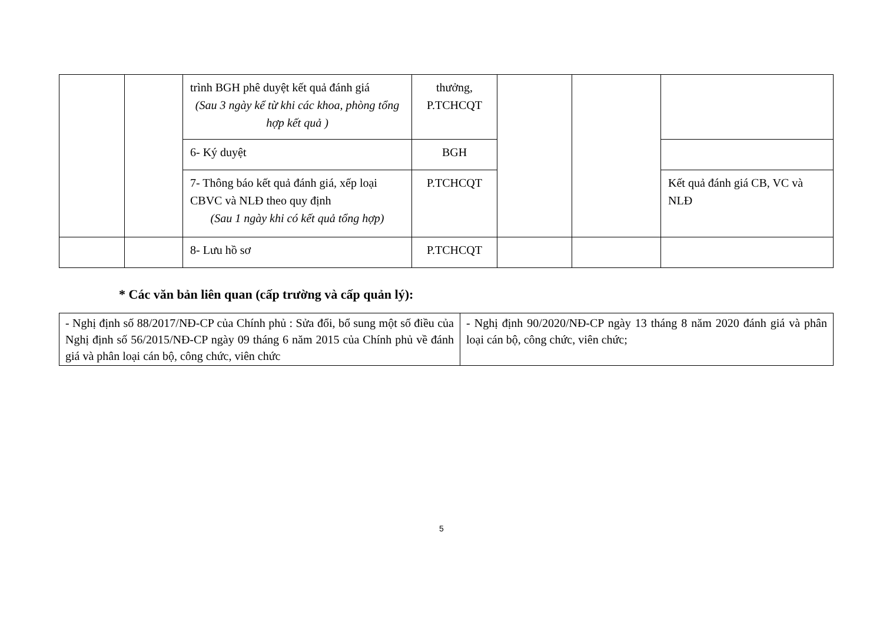| | | trình BGH phê duyệt kết quả đánh giá (Sau 3 ngày kể từ khi các khoa, phòng tổng hợp kết quả ) | thưởng, P.TCHCQT | | | |
| | | 6- Ký duyệt | BGH | | | |
| | | 7- Thông báo kết quả đánh giá, xếp loại CBVC và NLĐ theo quy định (Sau 1 ngày khi có kết quả tổng hợp) | P.TCHCQT | | | Kết quả đánh giá CB, VC và NLĐ |
| | | 8- Lưu hồ sơ | P.TCHCQT | | | |
* Các văn bản liên quan (cấp trường và cấp quản lý):
| - Nghị định số 88/2017/NĐ-CP của Chính phủ : Sửa đổi, bổ sung một số điều của Nghị định số 56/2015/NĐ-CP ngày 09 tháng 6 năm 2015 của Chính phủ về đánh giá và phân loại cán bộ, công chức, viên chức | - Nghị định 90/2020/NĐ-CP ngày 13 tháng 8 năm 2020 đánh giá và phân loại cán bộ, công chức, viên chức; |
5